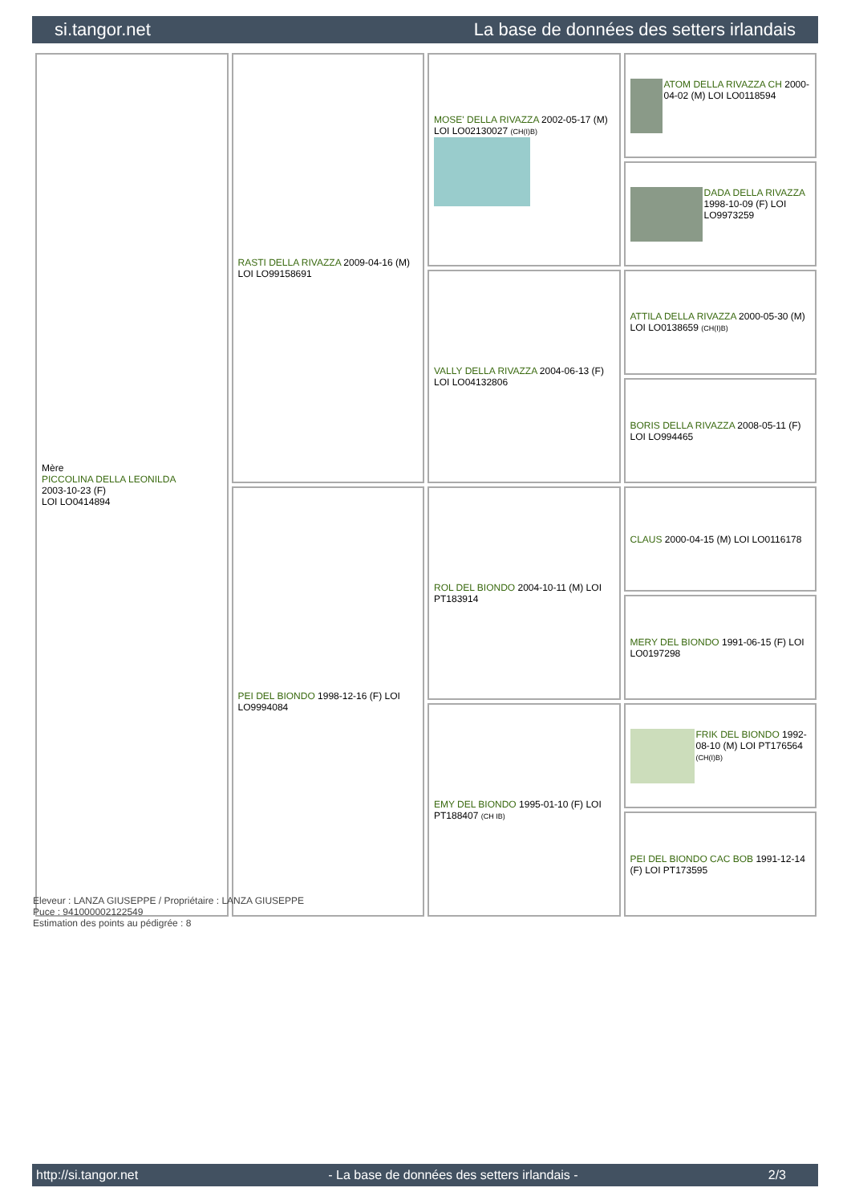si.tangor.net La base de données des setters irlandais
| Mère PICCOLINA DELLA LEONILDA 2003-10-23 (F) LOI LO0414894 | RASTI DELLA RIVAZZA 2009-04-16 (M) LOI LO99158691 | MOSE' DELLA RIVAZZA 2002-05-17 (M) LOI LO02130027 (CH(I)B) | ATOM DELLA RIVAZZA CH 2000-04-02 (M) LOI LO0118594 |
| | | | DADA DELLA RIVAZZA 1998-10-09 (F) LOI LO9973259 |
| | | VALLY DELLA RIVAZZA 2004-06-13 (F) LOI LO04132806 | ATTILA DELLA RIVAZZA 2000-05-30 (M) LOI LO0138659 (CH(I)B) |
| | | | BORIS DELLA RIVAZZA 2008-05-11 (F) LOI LO994465 |
| | PEI DEL BIONDO 1998-12-16 (F) LOI LO9994084 | ROL DEL BIONDO 2004-10-11 (M) LOI PT183914 | CLAUS 2000-04-15 (M) LOI LO0116178 |
| | | | MERY DEL BIONDO 1991-06-15 (F) LOI LO0197298 |
| | | EMY DEL BIONDO 1995-01-10 (F) LOI PT188407 (CH IB) | FRIK DEL BIONDO 1992-08-10 (M) LOI PT176564 (CH(I)B) |
| | | | PEI DEL BIONDO CAC BOB 1991-12-14 (F) LOI PT173595 |
Eleveur : LANZA GIUSEPPE / Propriétaire : LANZA GIUSEPPE
Puce : 941000002122549
Estimation des points au pédigrée : 8
http://si.tangor.net - La base de données des setters irlandais - 2/3